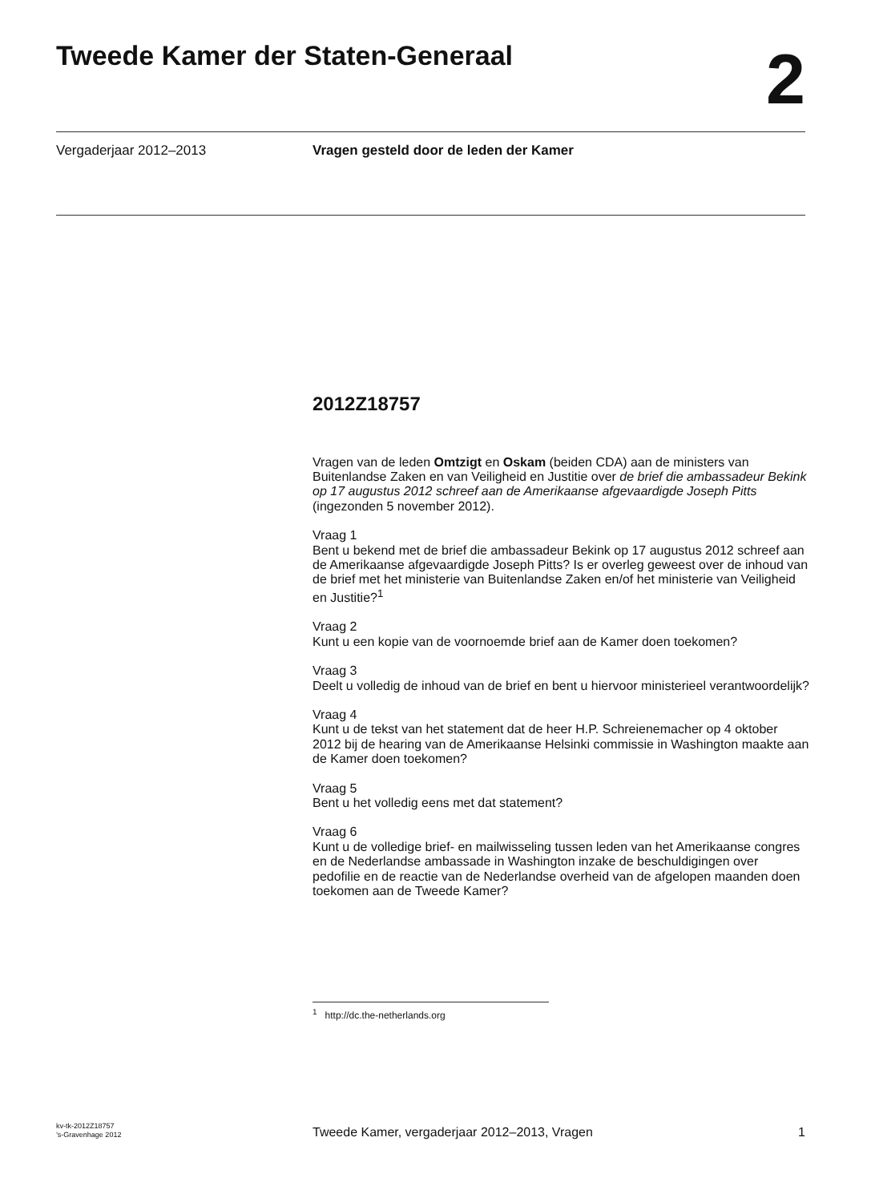Tweede Kamer der Staten-Generaal
2
Vergaderjaar 2012–2013 Vragen gesteld door de leden der Kamer
2012Z18757
Vragen van de leden Omtzigt en Oskam (beiden CDA) aan de ministers van Buitenlandse Zaken en van Veiligheid en Justitie over de brief die ambassadeur Bekink op 17 augustus 2012 schreef aan de Amerikaanse afgevaardigde Joseph Pitts (ingezonden 5 november 2012).
Vraag 1
Bent u bekend met de brief die ambassadeur Bekink op 17 augustus 2012 schreef aan de Amerikaanse afgevaardigde Joseph Pitts? Is er overleg geweest over de inhoud van de brief met het ministerie van Buitenlandse Zaken en/of het ministerie van Veiligheid en Justitie?<sup>1</sup>
Vraag 2
Kunt u een kopie van de voornoemde brief aan de Kamer doen toekomen?
Vraag 3
Deelt u volledig de inhoud van de brief en bent u hiervoor ministerieel verantwoordelijk?
Vraag 4
Kunt u de tekst van het statement dat de heer H.P. Schreienemacher op 4 oktober 2012 bij de hearing van de Amerikaanse Helsinki commissie in Washington maakte aan de Kamer doen toekomen?
Vraag 5
Bent u het volledig eens met dat statement?
Vraag 6
Kunt u de volledige brief- en mailwisseling tussen leden van het Amerikaanse congres en de Nederlandse ambassade in Washington inzake de beschuldigingen over pedofilie en de reactie van de Nederlandse overheid van de afgelopen maanden doen toekomen aan de Tweede Kamer?
<sup>1</sup> http://dc.the-netherlands.org
kv-tk-2012Z18757
’s-Gravenhage 2012
Tweede Kamer, vergaderjaar 2012–2013, Vragen
1